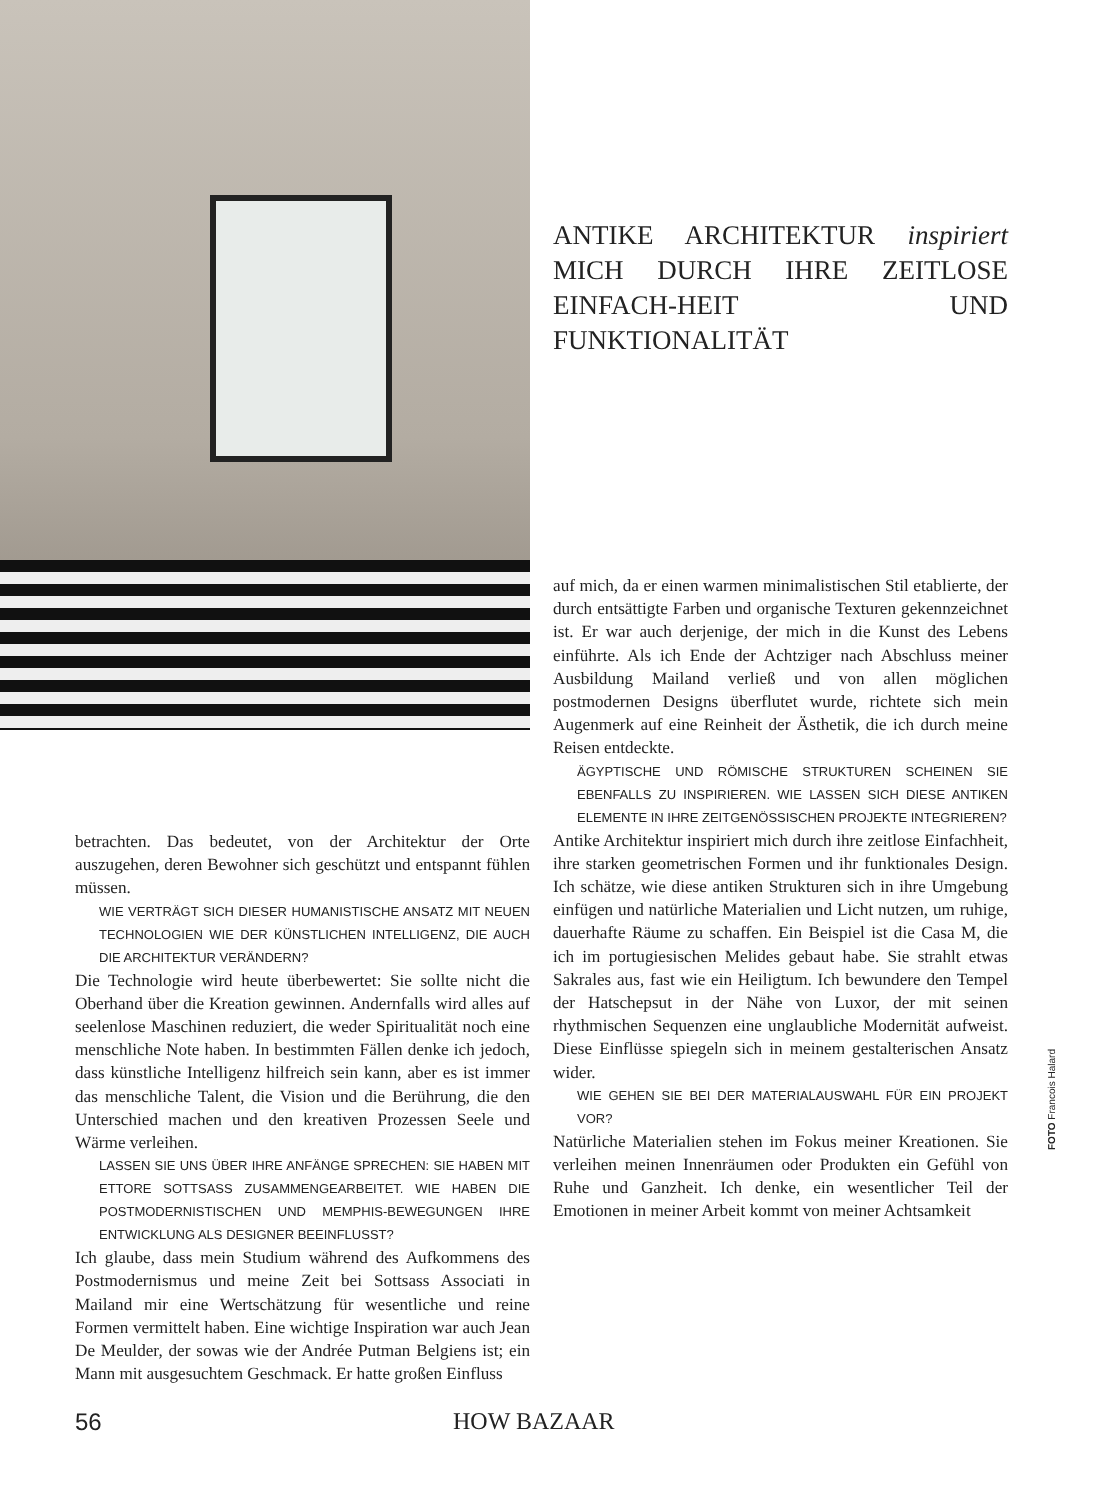ANTIKE ARCHITEKTUR inspiriert MICH DURCH IHRE ZEITLOSE EINFACH-HEIT UND FUNKTIONALITÄT
betrachten. Das bedeutet, von der Architektur der Orte auszugehen, deren Bewohner sich geschützt und entspannt fühlen müssen.
WIE VERTRÄGT SICH DIESER HUMANISTISCHE ANSATZ MIT NEUEN TECHNOLOGIEN WIE DER KÜNSTLICHEN INTELLIGENZ, DIE AUCH DIE ARCHITEKTUR VERÄNDERN?
Die Technologie wird heute überbewertet: Sie sollte nicht die Oberhand über die Kreation gewinnen. Andernfalls wird alles auf seelenlose Maschinen reduziert, die weder Spiritualität noch eine menschliche Note haben. In bestimmten Fällen denke ich jedoch, dass künstliche Intelligenz hilfreich sein kann, aber es ist immer das menschliche Talent, die Vision und die Berührung, die den Unterschied machen und den kreativen Prozessen Seele und Wärme verleihen.
LASSEN SIE UNS ÜBER IHRE ANFÄNGE SPRECHEN: SIE HABEN MIT ETTORE SOTTSASS ZUSAMMENGEARBEITET. WIE HABEN DIE POSTMODERNISTISCHEN UND MEMPHIS-BEWEGUNGEN IHRE ENTWICKLUNG ALS DESIGNER BEEINFLUSST?
Ich glaube, dass mein Studium während des Aufkommens des Postmodernismus und meine Zeit bei Sottsass Associati in Mailand mir eine Wertschätzung für wesentliche und reine Formen vermittelt haben. Eine wichtige Inspiration war auch Jean De Meulder, der sowas wie der Andrée Putman Belgiens ist; ein Mann mit ausgesuchtem Geschmack. Er hatte großen Einfluss
auf mich, da er einen warmen minimalistischen Stil etablierte, der durch entsättigte Farben und organische Texturen gekennzeichnet ist. Er war auch derjenige, der mich in die Kunst des Lebens einführte. Als ich Ende der Achtziger nach Abschluss meiner Ausbildung Mailand verließ und von allen möglichen postmodernen Designs überflutet wurde, richtete sich mein Augenmerk auf eine Reinheit der Ästhetik, die ich durch meine Reisen entdeckte.
ÄGYPTISCHE UND RÖMISCHE STRUKTUREN SCHEINEN SIE EBENFALLS ZU INSPIRIEREN. WIE LASSEN SICH DIESE ANTIKEN ELEMENTE IN IHRE ZEITGENÖSSISCHEN PROJEKTE INTEGRIEREN?
Antike Architektur inspiriert mich durch ihre zeitlose Einfachheit, ihre starken geometrischen Formen und ihr funktionales Design. Ich schätze, wie diese antiken Strukturen sich in ihre Umgebung einfügen und natürliche Materialien und Licht nutzen, um ruhige, dauerhafte Räume zu schaffen. Ein Beispiel ist die Casa M, die ich im portugiesischen Melides gebaut habe. Sie strahlt etwas Sakrales aus, fast wie ein Heiligtum. Ich bewundere den Tempel der Hatschepsut in der Nähe von Luxor, der mit seinen rhythmischen Sequenzen eine unglaubliche Modernität aufweist. Diese Einflüsse spiegeln sich in meinem gestalterischen Ansatz wider.
WIE GEHEN SIE BEI DER MATERIALAUSWAHL FÜR EIN PROJEKT VOR?
Natürliche Materialien stehen im Fokus meiner Kreationen. Sie verleihen meinen Innenräumen oder Produkten ein Gefühl von Ruhe und Ganzheit. Ich denke, ein wesentlicher Teil der Emotionen in meiner Arbeit kommt von meiner Achtsamkeit
FOTO Francois Halard
56 HOW BAZAAR